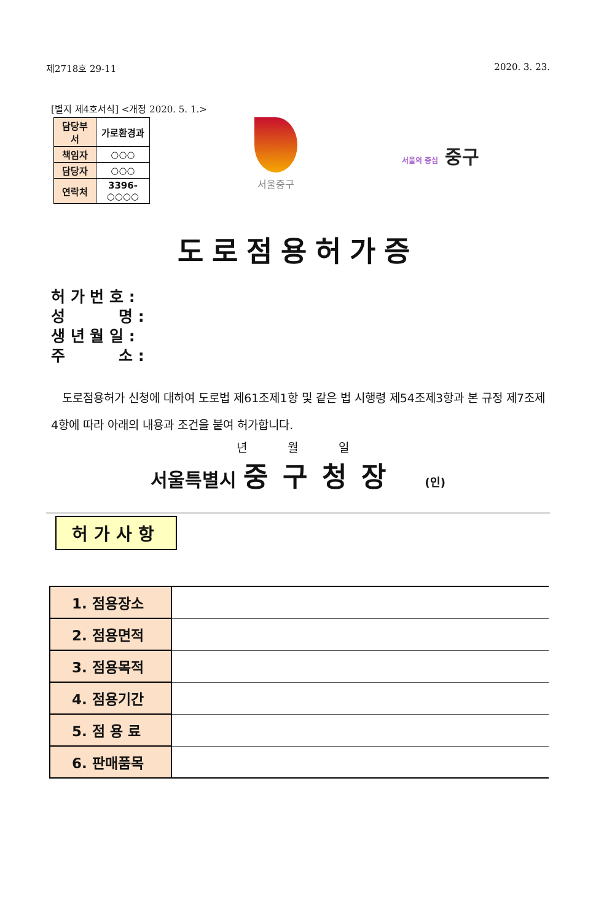제2718호 29-11 2020. 3. 23.
[별지 제4호서식] <개정 2020. 5. 1.>
| 담당부서 | 가로환경과 |
| 책임자 | ○○○ |
| 담당자 | ○○○ |
| 연락처 | 3396- ○○○○ |
서울중구
서울의 중심 중구
도로점용허가증
허 가 번 호 :
성 명 :
생 년 월 일 :
주 소 :
도로점용허가 신청에 대하여 도로법 제61조제1항 및 같은 법 시행령 제54조제3항과 본 규정 제7조제4항에 따라 아래의 내용과 조건을 붙여 허가합니다.
년 월 일
서울특별시 중구청장 (인)
허가사항
| 1. 점용장소 | |
| 2. 점용면적 | |
| 3. 점용목적 | |
| 4. 점용기간 | |
| 5. 점 용 료 | |
| 6. 판매품목 | |